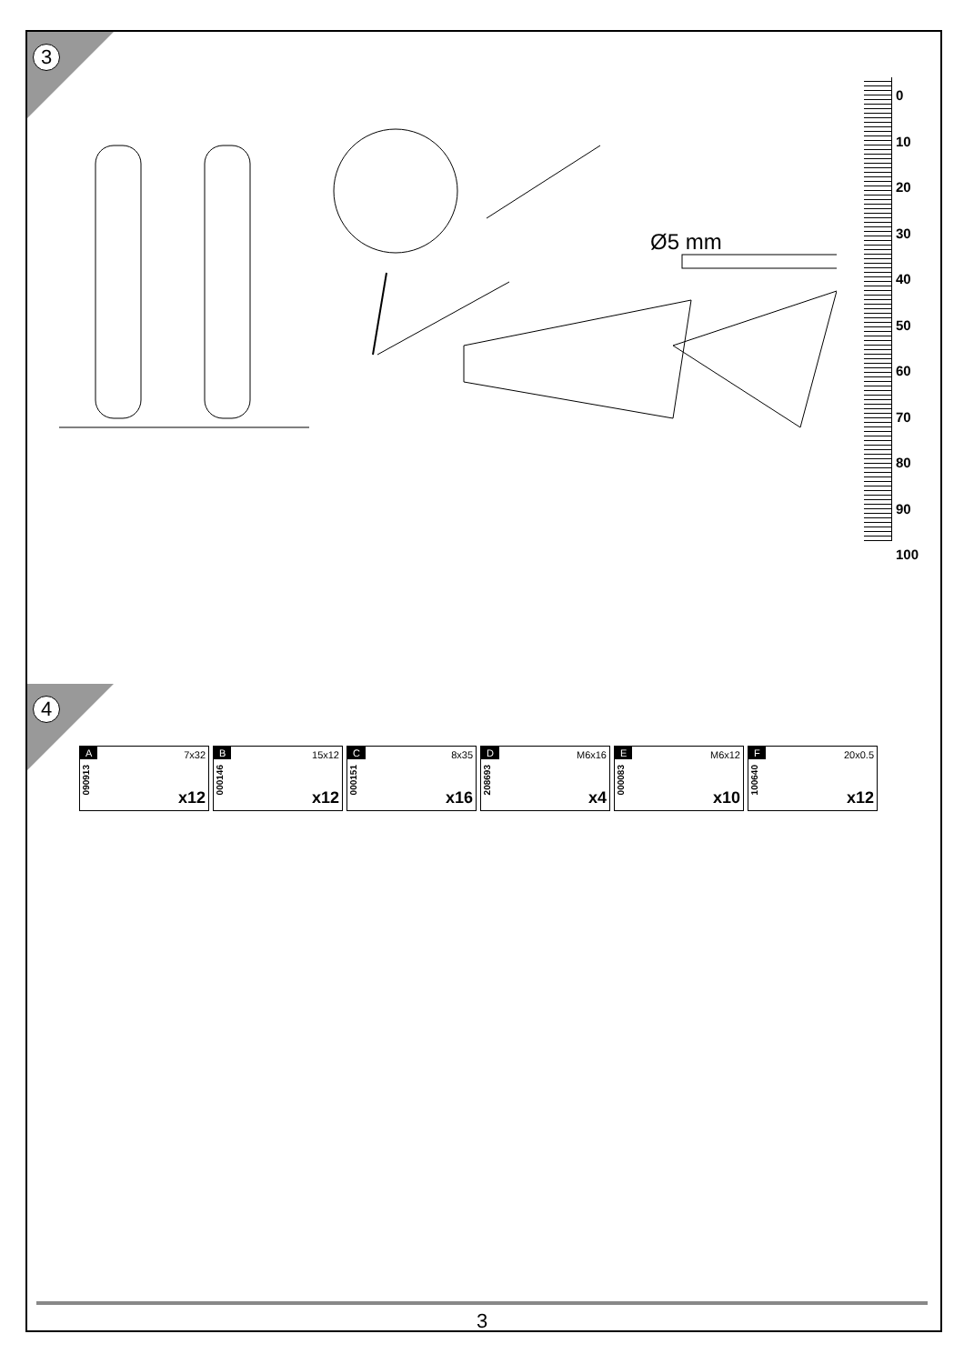3
Ø5 mm
0
10
20
30
40
50
60
70
80
90
100
4
A 7x32
090913
x12
B 15x12
000146
x12
C 8x35
000151
x16
D M6x16
208693
x4
E M6x12
000083
x10
F 20x0.5
100640
x12
3